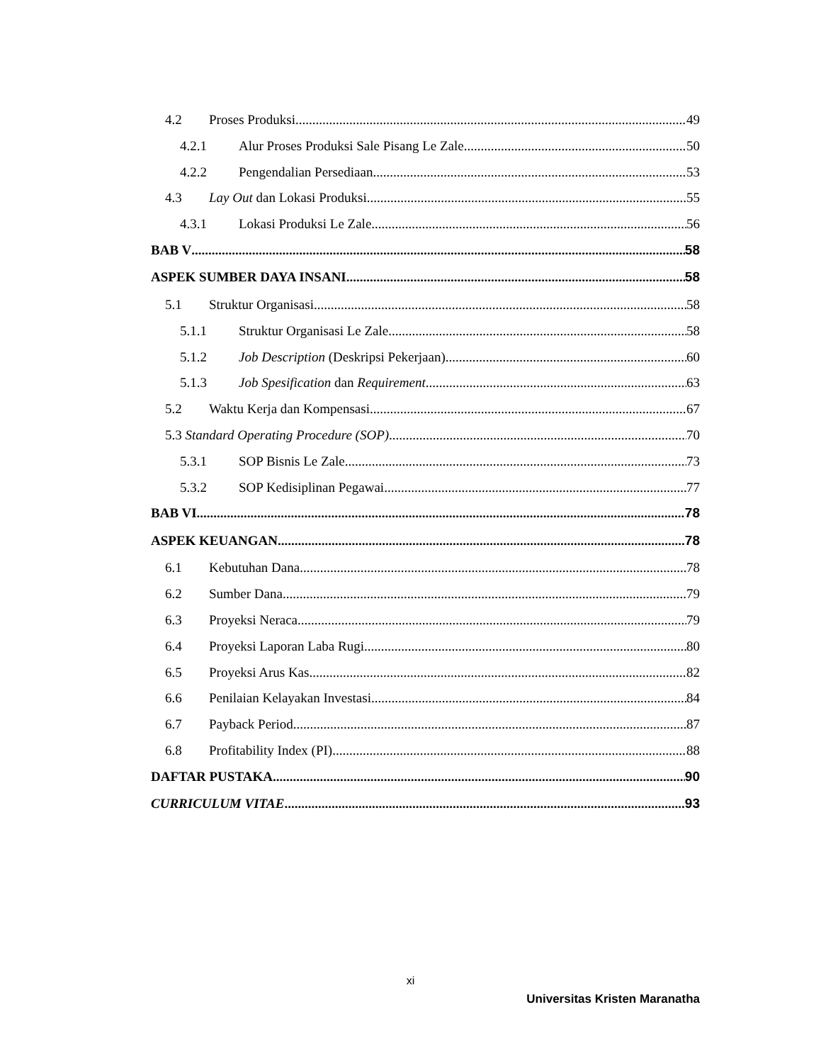4.2 Proses Produksi 49
4.2.1 Alur Proses Produksi Sale Pisang Le Zale 50
4.2.2 Pengendalian Persediaan 53
4.3 Lay Out dan Lokasi Produksi 55
4.3.1 Lokasi Produksi Le Zale 56
BAB V 58
ASPEK SUMBER DAYA INSANI 58
5.1 Struktur Organisasi 58
5.1.1 Struktur Organisasi Le Zale 58
5.1.2 Job Description (Deskripsi Pekerjaan) 60
5.1.3 Job Spesification dan Requirement 63
5.2 Waktu Kerja dan Kompensasi 67
5.3 Standard Operating Procedure (SOP) 70
5.3.1 SOP Bisnis Le Zale 73
5.3.2 SOP Kedisiplinan Pegawai 77
BAB VI 78
ASPEK KEUANGAN 78
6.1 Kebutuhan Dana 78
6.2 Sumber Dana 79
6.3 Proyeksi Neraca 79
6.4 Proyeksi Laporan Laba Rugi 80
6.5 Proyeksi Arus Kas 82
6.6 Penilaian Kelayakan Investasi 84
6.7 Payback Period 87
6.8 Profitability Index (PI) 88
DAFTAR PUSTAKA 90
CURRICULUM VITAE 93
xi
Universitas Kristen Maranatha